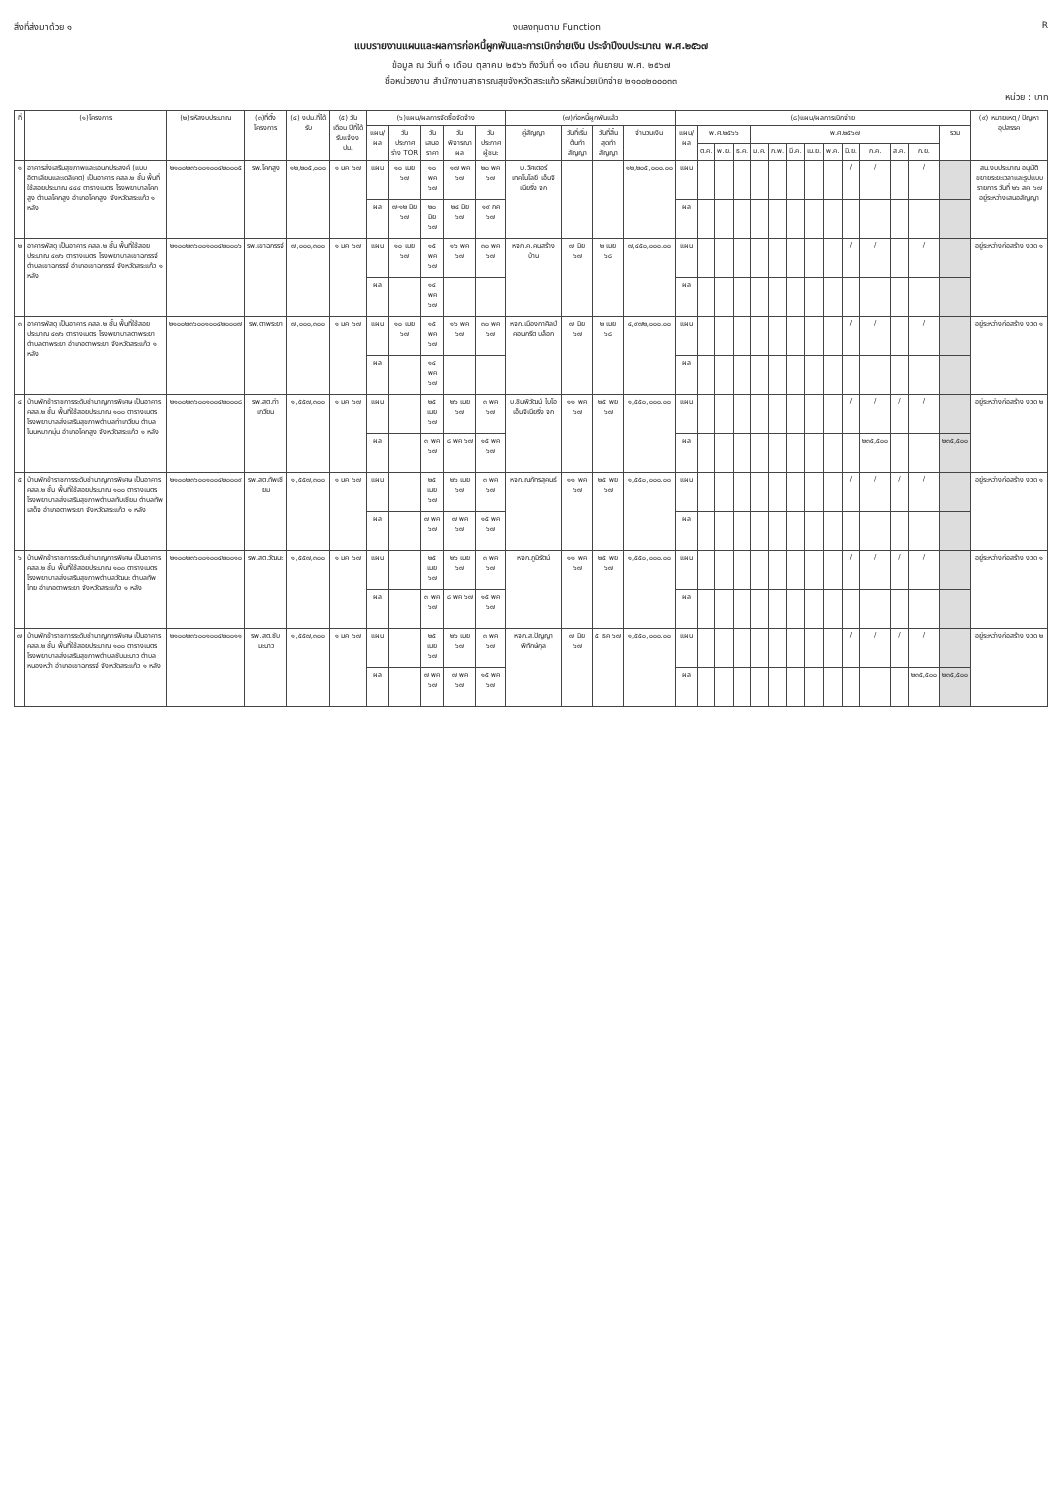สิ่งที่ส่งมาด้วย ๑ งบลงทุนตาม Function R
แบบรายงานแผนและผลการก่อหนี้ผูกพันและการเบิกจ่ายเงิน ประจำปีงบประมาณ พ.ศ.๒๕๖๗
ข้อมูล ณ วันที่ ๑ เดือน ตุลาคม ๒๕๖๖ ถึงวันที่ ๑๑ เดือน กันยายน พ.ศ. ๒๕๖๗
ชื่อหน่วยงาน สำนักงานสาธารณสุขจังหวัดสระแก้ว รหัสหน่วยเบิกจ่าย ๒๑๐๐๒๐๐๐๓๓
หน่วย : บาท
| ที่ | (๑)โครงการ | (๒)รหัสงบประมาณ | (๓)ที่ตั้งโครงการ | (๔) งปม.ที่ได้รับ | (๕) วัน เดือน ปีที่ได้รับแจ้งงปม. | (๖)แผน/ผลการจัดซื้อจัดจ้าง | | | | | (๗)ก่อหนี้ผูกพันแล้ว | | | | (๘)แผน/ผลการเบิกจ่าย | | | | | | | | | | | | | | (๙) หมายเหตุ / ปัญหาอุปสรรค |
| --- | --- | --- | --- | --- | --- | --- | --- | --- | --- | --- | --- | --- | --- | --- | --- | --- | --- | --- | --- | --- | --- | --- | --- | --- | --- | --- | --- | --- | --- |
| | | | | | | แผน/ผล | วันประกาศร่าง TOR | วันเสนอราคา | วันพิจารณาผล | วันประกาศผู้ชนะ | คู่สัญญา | วันที่เริ่มต้นทำสัญญา | วันที่สิ้นสุดทำสัญญา | จำนวนเงิน | แผน/ผล | พ.ศ.๒๕๖๖ | | | พ.ศ.๒๕๖๗ | | | | | | | | | รวม | |
| | | | | | | | | | | | | | | | | ต.ค. | พ.ย. | ธ.ค. | ม.ค. | ก.พ. | มี.ค. | เม.ย. | พ.ค. | มิ.ย. | ก.ค. | ส.ค. | ก.ย. | | |
| ๑ | อาคารส่งเสริมสุขภาพและเอนกประสงค์ (แบบอิตาเลียนและเดลิเคต) เป็นอาคาร คสล.๒ ชั้น พื้นที่ใช้สอยประมาณ ๔๔๔ ตารางเมตร โรงพยาบาลโคกสูง ตำบลโคกสูง อำเภอโคกสูง จังหวัดสระแก้ว ๑ หลัง | ๒๑๐๐๒๓๖๐๐๑๐๐๔๒๐๐๐๕ | รพ.โคกสูง | ๑๒,๒๐๕,๐๐๐ | ๑ มค ๖๗ | แผน | ๑๐ เมย ๖๗ | ๑๐ พค ๖๗ | ๑๗ พค ๖๗ | ๒๐ พค ๖๗ | บ.วิศเตอร์เทคโนโลยี เอ็นจิเนียริ่ง จก | | | ๑๒,๒๐๕,๐๐๐.๐๐ | แผน | | | | | | | | | / | / | | / | | สน.งบประมาณ อนุมัติขยายระยะเวลาและรูปแบบรายการ วันที่ ๒๖ สค ๖๗ อยู่ระหว่างเสนอสัญญา |
| | | | | | | ผล | ๗-๑๒ มิย ๖๗ | ๒๐ มิย ๖๗ | ๒๔ มิย ๖๗ | ๑๙ กค ๖๗ | | | | | ผล | | | | | | | | | | | | | | |
| ๒ | อาคารพัสดุ เป็นอาคาร คสล.๒ ชั้น พื้นที่ใช้สอยประมาณ ๔๗๖ ตารางเมตร โรงพยาบาลเขาฉกรรจ์ ตำบลเขาฉกรรจ์ อำเภอเขาฉกรรจ์ จังหวัดสระแก้ว ๑ หลัง | ๒๑๐๐๒๓๖๐๐๑๐๐๔๒๐๐๐๖ | รพ.เขาฉกรรจ์ | ๗,๐๐๐,๓๐๐ | ๑ มค ๖๗ | แผน | ๑๐ เมย ๖๗ | ๑๕ พค ๖๗ | ๑๖ พค ๖๗ | ๓๐ พค ๖๗ | หจก.ค.คนสร้างบ้าน | ๗ มิย ๖๗ | ๒ เมย ๖๘ | ๗,๔๕๐,๐๐๐.๐๐ | แผน | | | | | | | | | / | / | | / | | อยู่ระหว่างก่อสร้าง งวด ๑ |
| | | | | | | ผล | | ๑๔ พค ๖๗ | | | | | | | ผล | | | | | | | | | | | | | | |
| ๓ | อาคารพัสดุ เป็นอาคาร คสล.๒ ชั้น พื้นที่ใช้สอยประมาณ ๔๗๖ ตารางเมตร โรงพยาบาลตาพระยา ตำบลตาพระยา อำเภอตาพระยา จังหวัดสระแก้ว ๑ หลัง | ๒๑๐๐๒๓๖๐๐๑๐๐๔๒๐๐๐๗ | รพ.ตาพระยา | ๗,๐๐๐,๓๐๐ | ๑ มค ๖๗ | แผน | ๑๐ เมย ๖๗ | ๑๕ พค ๖๗ | ๑๖ พค ๖๗ | ๓๐ พค ๖๗ | หจก.เมืองกาศิลป์คอนกรีต บล็อก | ๗ มิย ๖๗ | ๒ เมย ๖๘ | ๔,๙๗๒,๐๐๐.๐๐ | แผน | | | | | | | | | / | / | | / | | อยู่ระหว่างก่อสร้าง งวด ๑ |
| | | | | | | ผล | | ๑๔ พค ๖๗ | | | | | | | ผล | | | | | | | | | | | | | | |
| ๔ | บ้านพักข้าราชการระดับชำนาญการพิเศษ เป็นอาคาร คสล.๒ ชั้น พื้นที่ใช้สอยประมาณ ๑๐๐ ตารางเมตร โรงพยาบาลส่งเสริมสุขภาพตำบลท่าเกวียน ตำบลโนนหมากมุ่น อำเภอโคกสูง จังหวัดสระแก้ว ๑ หลัง | ๒๑๐๐๒๓๖๐๐๑๐๐๔๒๐๐๐๘ | รพ.สต.ท่าเกวียน | ๑,๕๕๗,๓๐๐ | ๑ มค ๖๗ | แผน | | ๒๕ เมย ๖๗ | ๒๖ เมย ๖๗ | ๓ พค ๖๗ | บ.ชินพิวัฒน์ ไบโอ เอ็นจิเนียริ่ง จก | ๑๑ พค ๖๗ | ๒๕ พย ๖๗ | ๑,๕๕๐,๐๐๐.๐๐ | แผน | | | | | | | | | / | / | / | / | | อยู่ระหว่างก่อสร้าง งวด ๒ |
| | | | | | | ผล | | ๓ พค ๖๗ | ๘ พค ๖๗ | ๑๕ พค ๖๗ | | | | | ผล | | | | | | | | | | ๒๓๕,๕๐๐ | | | ๒๓๕,๕๐๐ | |
| ๕ | บ้านพักข้าราชการระดับชำนาญการพิเศษ เป็นอาคาร คสล.๒ ชั้น พื้นที่ใช้สอยประมาณ ๑๐๐ ตารางเมตร โรงพยาบาลส่งเสริมสุขภาพตำบลทับเซียม ตำบลทัพเสด็จ อำเภอตาพระยา จังหวัดสระแก้ว ๑ หลัง | ๒๑๐๐๒๓๖๐๐๑๐๐๔๒๐๐๐๙ | รพ.สต.ทัพเซียม | ๑,๕๕๗,๓๐๐ | ๑ มค ๖๗ | แผน | | ๒๕ เมย ๖๗ | ๒๖ เมย ๖๗ | ๓ พค ๖๗ | หจก.ณภัทรสุคนธ์ | ๑๑ พค ๖๗ | ๒๕ พย ๖๗ | ๑,๕๕๐,๐๐๐.๐๐ | แผน | | | | | | | | | / | / | / | / | | อยู่ระหว่างก่อสร้าง งวด ๑ |
| | | | | | | ผล | | ๗ พค ๖๗ | ๗ พค ๖๗ | ๑๕ พค ๖๗ | | | | | ผล | | | | | | | | | | | | | | |
| ๖ | บ้านพักข้าราชการระดับชำนาญการพิเศษ เป็นอาคาร คสล.๒ ชั้น พื้นที่ใช้สอยประมาณ ๑๐๐ ตารางเมตร โรงพยาบาลส่งเสริมสุขภาพตำบลวัฒนะ ตำบลทัพไทย อำเภอตาพระยา จังหวัดสระแก้ว ๑ หลัง | ๒๑๐๐๒๓๖๐๐๑๐๐๔๒๐๐๑๐ | รพ.สต.วัฒนะ | ๑,๕๕๗,๓๐๐ | ๑ มค ๖๗ | แผน | | ๒๕ เมย ๖๗ | ๒๖ เมย ๖๗ | ๓ พค ๖๗ | หจก.ภูมิรัตน์ | ๑๑ พค ๖๗ | ๒๕ พย ๖๗ | ๑,๕๕๐,๐๐๐.๐๐ | แผน | | | | | | | | | / | / | / | / | | อยู่ระหว่างก่อสร้าง งวด ๑ |
| | | | | | | ผล | | ๓ พค ๖๗ | ๘ พค ๖๗ | ๑๕ พค ๖๗ | | | | | ผล | | | | | | | | | | | | | | |
| ๗ | บ้านพักข้าราชการระดับชำนาญการพิเศษ เป็นอาคาร คสล.๒ ชั้น พื้นที่ใช้สอยประมาณ ๑๐๐ ตารางเมตร โรงพยาบาลส่งเสริมสุขภาพตำบลซับมะนาว ตำบลหนองหว้า อำเภอเขาฉกรรจ์ จังหวัดสระแก้ว ๑ หลัง | ๒๑๐๐๒๓๖๐๐๑๐๐๔๒๐๐๑๑ | รพ.สต.ซับมะนาว | ๑,๕๕๗,๓๐๐ | ๑ มค ๖๗ | แผน | | ๒๕ เมย ๖๗ | ๒๖ เมย ๖๗ | ๓ พค ๖๗ | หจก.ส.ปัญญาพิทักษ์กุล | ๗ มิย ๖๗ | ๕ ธค ๖๗ | ๑,๕๕๐,๐๐๐.๐๐ | แผน | | | | | | | | | / | / | / | / | | อยู่ระหว่างก่อสร้าง งวด ๒ |
| | | | | | | ผล | | ๗ พค ๖๗ | ๗ พค ๖๗ | ๑๕ พค ๖๗ | | | | | ผล | | | | | | | | | | | | ๒๓๕,๕๐๐ | ๒๓๕,๕๐๐ | |